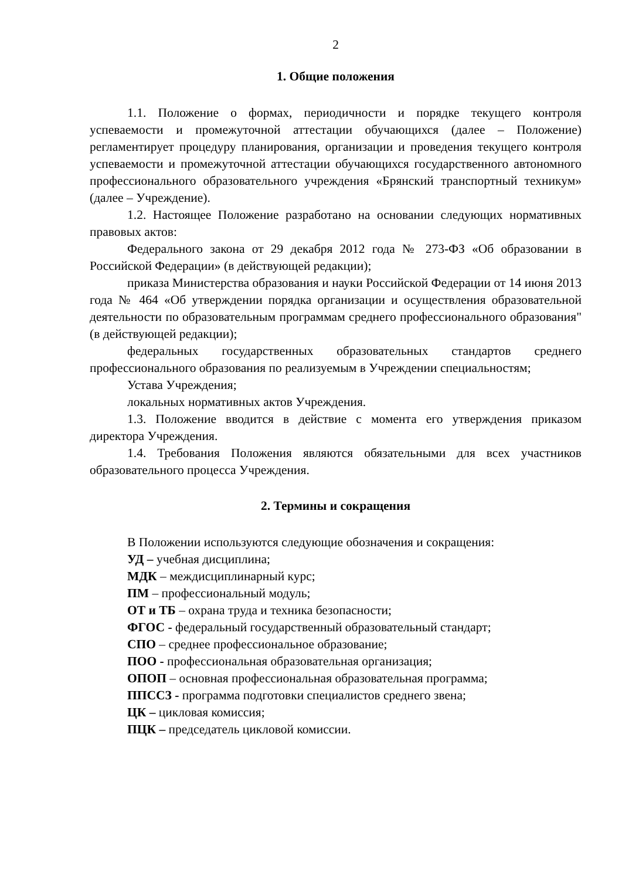2
1. Общие положения
1.1. Положение о формах, периодичности и порядке текущего контроля успеваемости и промежуточной аттестации обучающихся (далее – Положение) регламентирует процедуру планирования, организации и проведения текущего контроля успеваемости и промежуточной аттестации обучающихся государственного автономного профессионального образовательного учреждения «Брянский транспортный техникум» (далее – Учреждение).
1.2. Настоящее Положение разработано на основании следующих нормативных правовых актов:
Федерального закона от 29 декабря 2012 года № 273-ФЗ «Об образовании в Российской Федерации» (в действующей редакции);
приказа Министерства образования и науки Российской Федерации от 14 июня 2013 года № 464 «Об утверждении порядка организации и осуществления образовательной деятельности по образовательным программам среднего профессионального образования" (в действующей редакции);
федеральных государственных образовательных стандартов среднего профессионального образования по реализуемым в Учреждении специальностям;
Устава Учреждения;
локальных нормативных актов Учреждения.
1.3. Положение вводится в действие с момента его утверждения приказом директора Учреждения.
1.4. Требования Положения являются обязательными для всех участников образовательного процесса Учреждения.
2. Термины и сокращения
В Положении используются следующие обозначения и сокращения:
УД – учебная дисциплина;
МДК – междисциплинарный курс;
ПМ – профессиональный модуль;
ОТ и ТБ – охрана труда и техника безопасности;
ФГОС - федеральный государственный образовательный стандарт;
СПО – среднее профессиональное образование;
ПОО - профессиональная образовательная организация;
ОПОП – основная профессиональная образовательная программа;
ППССЗ - программа подготовки специалистов среднего звена;
ЦК – цикловая комиссия;
ПЦК – председатель цикловой комиссии.